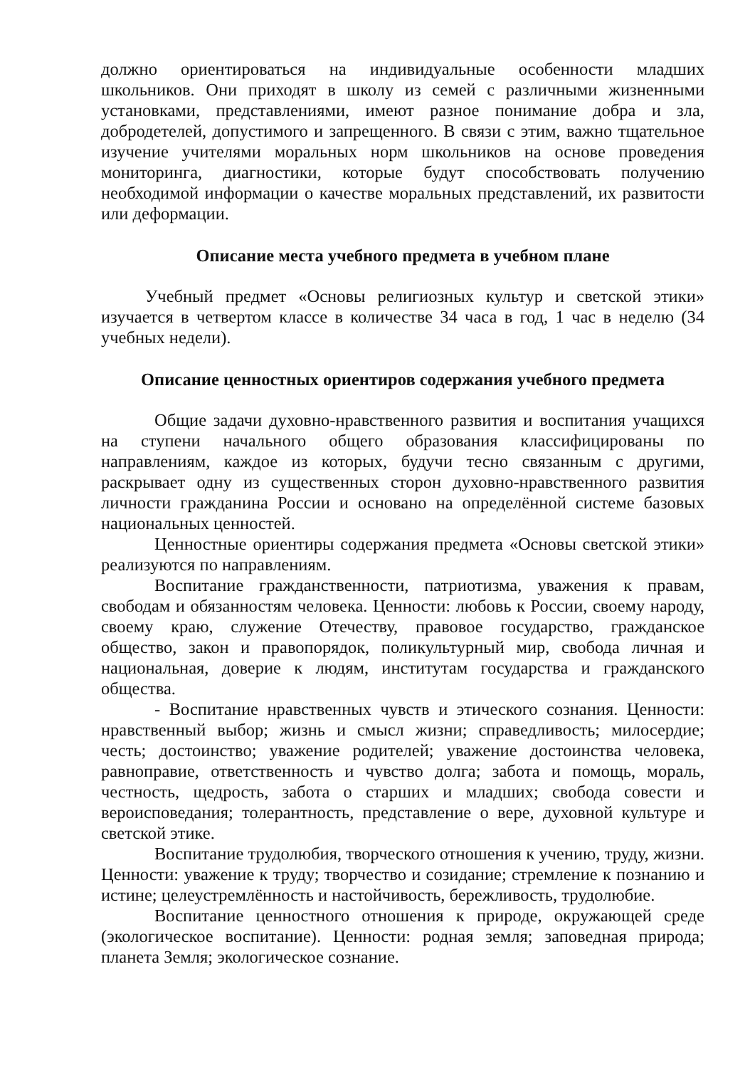должно ориентироваться на индивидуальные особенности младших школьников. Они приходят в школу из семей с различными жизненными установками, представлениями, имеют разное понимание добра и зла, добродетелей, допустимого и запрещенного. В связи с этим, важно тщательное изучение учителями моральных норм школьников на основе проведения мониторинга, диагностики, которые будут способствовать получению необходимой информации о качестве моральных представлений, их развитости или деформации.
Описание места учебного предмета в учебном плане
Учебный предмет «Основы религиозных культур и светской этики» изучается в четвертом классе в количестве 34 часа в год, 1 час в неделю (34 учебных недели).
Описание ценностных ориентиров содержания учебного предмета
Общие задачи духовно-нравственного развития и воспитания учащихся на ступени начального общего образования классифицированы по направлениям, каждое из которых, будучи тесно связанным с другими, раскрывает одну из существенных сторон духовно-нравственного развития личности гражданина России и основано на определённой системе базовых национальных ценностей.
Ценностные ориентиры содержания предмета «Основы светской этики» реализуются по направлениям.
Воспитание гражданственности, патриотизма, уважения к правам, свободам и обязанностям человека. Ценности: любовь к России, своему народу, своему краю, служение Отечеству, правовое государство, гражданское общество, закон и правопорядок, поликультурный мир, свобода личная и национальная, доверие к людям, институтам государства и гражданского общества.
- Воспитание нравственных чувств и этического сознания. Ценности: нравственный выбор; жизнь и смысл жизни; справедливость; милосердие; честь; достоинство; уважение родителей; уважение достоинства человека, равноправие, ответственность и чувство долга; забота и помощь, мораль, честность, щедрость, забота о старших и младших; свобода совести и вероисповедания; толерантность, представление о вере, духовной культуре и светской этике.
Воспитание трудолюбия, творческого отношения к учению, труду, жизни. Ценности: уважение к труду; творчество и созидание; стремление к познанию и истине; целеустремлённость и настойчивость, бережливость, трудолюбие.
Воспитание ценностного отношения к природе, окружающей среде (экологическое воспитание). Ценности: родная земля; заповедная природа; планета Земля; экологическое сознание.